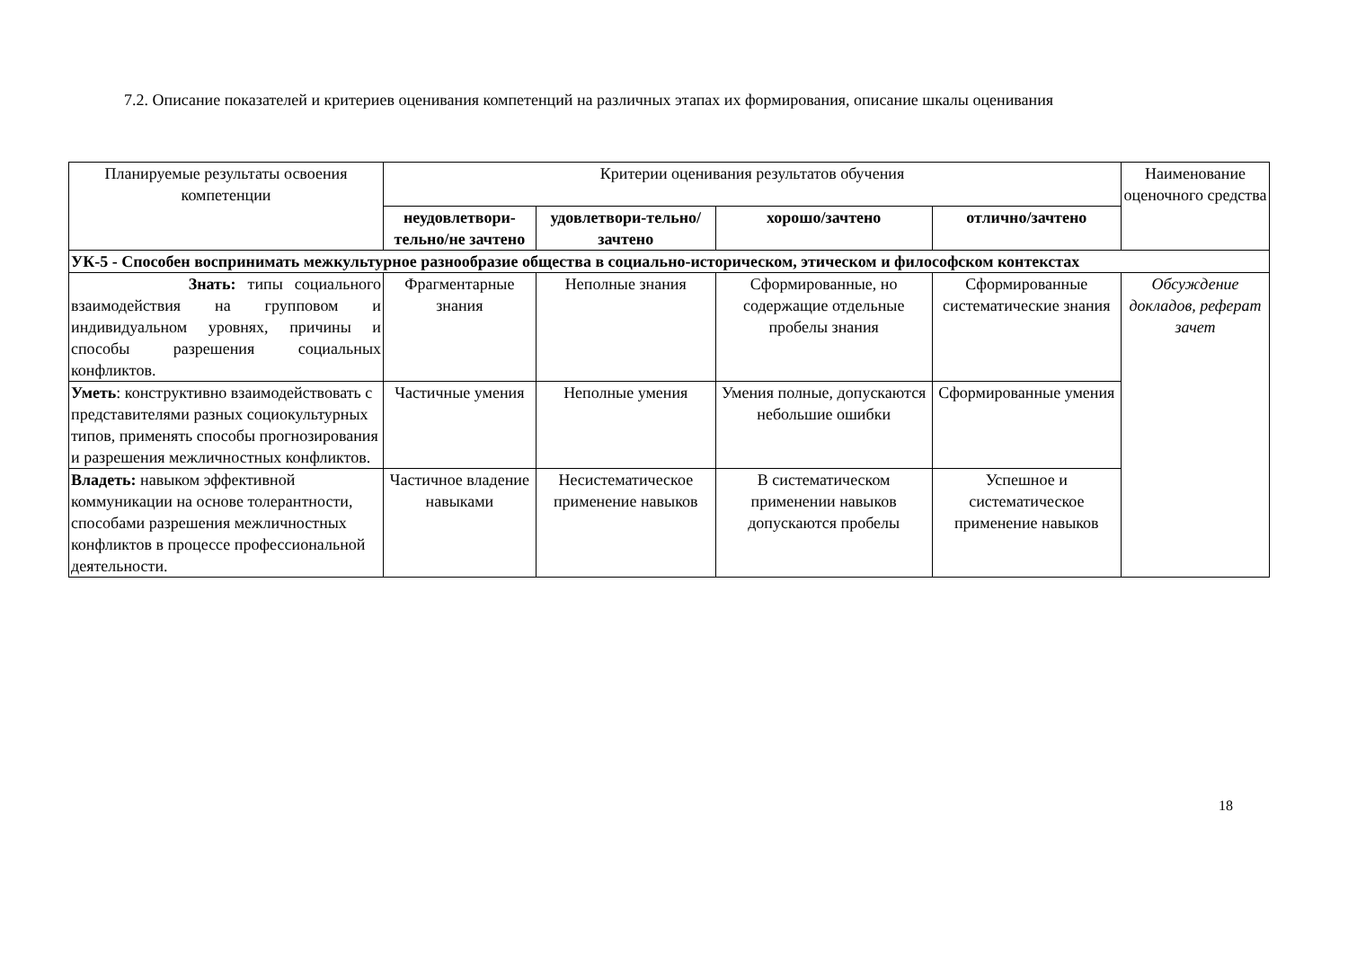7.2. Описание показателей и критериев оценивания компетенций на различных этапах их формирования, описание шкалы оценивания
| Планируемые результаты освоения компетенции | Критерии оценивания результатов обучения | | | | Наименование оценочного средства |
| --- | --- | --- | --- | --- | --- |
| | неудовлетвори-тельно/не зачтено | удовлетвори-тельно/зачтено | хорошо/зачтено | отлично/зачтено | |
| УК-5 - Способен воспринимать межкультурное разнообразие общества в социально-историческом, этическом и философском контекстах | | | | | |
| Знать: типы социального взаимодействия на групповом и индивидуальном уровнях, причины и способы разрешения социальных конфликтов. | Фрагментарные знания | Неполные знания | Сформированные, но содержащие отдельные пробелы знания | Сформированные систематические знания | Обсуждение докладов, реферат зачет |
| Уметь : конструктивно взаимодействовать с представителями разных социокультурных типов, применять способы прогнозирования и разрешения межличностных конфликтов. | Частичные умения | Неполные умения | Умения полные, допускаются небольшие ошибки | Сформированные умения | |
| Владеть: навыком эффективной коммуникации на основе толерантности, способами разрешения межличностных конфликтов в процессе профессиональной деятельности. | Частичное владение навыками | Несистематическое применение навыков | В систематическом применении навыков допускаются пробелы | Успешное и систематическое применение навыков | |
18